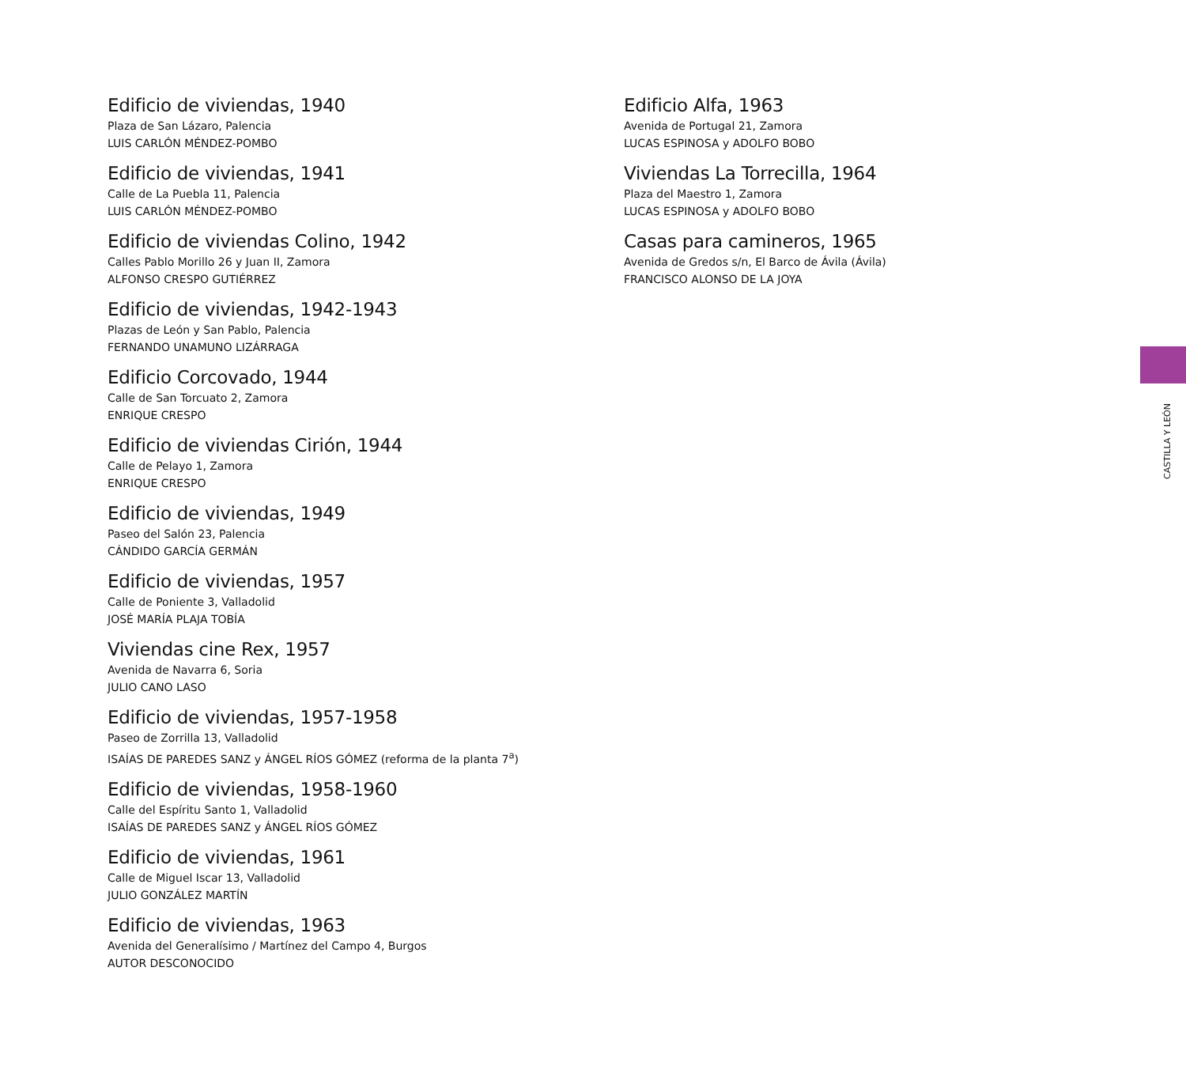Edificio de viviendas, 1940
Plaza de San Lázaro, Palencia
LUIS CARLÓN MÉNDEZ-POMBO
Edificio de viviendas, 1941
Calle de La Puebla 11, Palencia
LUIS CARLÓN MÉNDEZ-POMBO
Edificio de viviendas Colino, 1942
Calles Pablo Morillo 26 y Juan II, Zamora
ALFONSO CRESPO GUTIÉRREZ
Edificio de viviendas, 1942-1943
Plazas de León y San Pablo, Palencia
FERNANDO UNAMUNO LIZÁRRAGA
Edificio Corcovado, 1944
Calle de San Torcuato 2, Zamora
ENRIQUE CRESPO
Edificio de viviendas Cirión, 1944
Calle de Pelayo 1, Zamora
ENRIQUE CRESPO
Edificio de viviendas, 1949
Paseo del Salón 23, Palencia
CÁNDIDO GARCÍA GERMÁN
Edificio de viviendas, 1957
Calle de Poniente 3, Valladolid
JOSÉ MARÍA PLAJA TOBÍA
Viviendas cine Rex, 1957
Avenida de Navarra 6, Soria
JULIO CANO LASO
Edificio de viviendas, 1957-1958
Paseo de Zorrilla 13, Valladolid
ISAÍAS DE PAREDES SANZ y ÁNGEL RÍOS GÓMEZ (reforma de la planta 7<sup>a</sup>)
Edificio de viviendas, 1958-1960
Calle del Espíritu Santo 1, Valladolid
ISAÍAS DE PAREDES SANZ y ÁNGEL RÍOS GÓMEZ
Edificio de viviendas, 1961
Calle de Miguel Iscar 13, Valladolid
JULIO GONZÁLEZ MARTÍN
Edificio de viviendas, 1963
Avenida del Generalísimo / Martínez del Campo 4, Burgos
AUTOR DESCONOCIDO
Edificio Alfa, 1963
Avenida de Portugal 21, Zamora
LUCAS ESPINOSA y ADOLFO BOBO
Viviendas La Torrecilla, 1964
Plaza del Maestro 1, Zamora
LUCAS ESPINOSA y ADOLFO BOBO
Casas para camineros, 1965
Avenida de Gredos s/n, El Barco de Ávila (Ávila)
FRANCISCO ALONSO DE LA JOYA
CASTILLA Y LEÓN